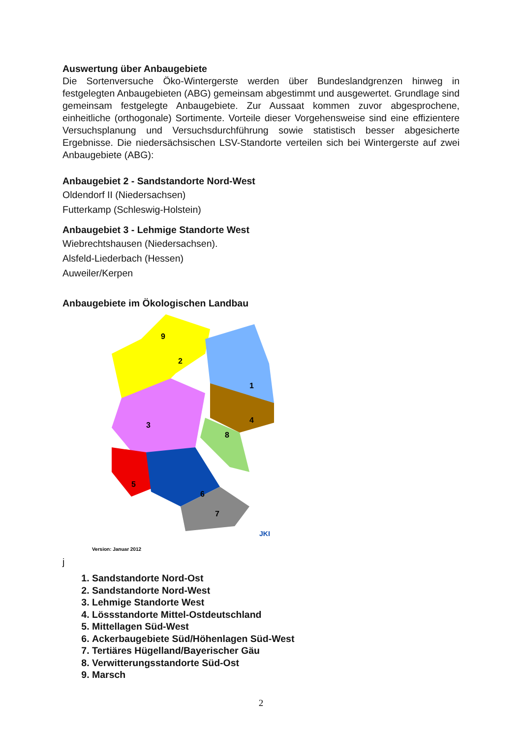Auswertung über Anbaugebiete
Die Sortenversuche Öko-Wintergerste werden über Bundeslandgrenzen hinweg in festgelegten Anbaugebieten (ABG) gemeinsam abgestimmt und ausgewertet. Grundlage sind gemeinsam festgelegte Anbaugebiete. Zur Aussaat kommen zuvor abgesprochene, einheitliche (orthogonale) Sortimente. Vorteile dieser Vorgehensweise sind eine effizientere Versuchsplanung und Versuchsdurchführung sowie statistisch besser abgesicherte Ergebnisse. Die niedersächsischen LSV-Standorte verteilen sich bei Wintergerste auf zwei Anbaugebiete (ABG):
Anbaugebiet 2 - Sandstandorte Nord-West
Oldendorf II (Niedersachsen)
Futterkamp (Schleswig-Holstein)
Anbaugebiet 3 - Lehmige Standorte West
Wiebrechtshausen (Niedersachsen).
Alsfeld-Liederbach (Hessen)
Auweiler/Kerpen
Anbaugebiete im Ökologischen Landbau
2
1
3
4
5
6
7
8
9
JKI
Version: Januar 2012
j
1. Sandstandorte Nord-Ost
2. Sandstandorte Nord-West
3. Lehmige Standorte West
4. Lössstandorte Mittel-Ostdeutschland
5. Mittellagen Süd-West
6. Ackerbaugebiete Süd/Höhenlagen Süd-West
7. Tertiäres Hügelland/Bayerischer Gäu
8. Verwitterungsstandorte Süd-Ost
9. Marsch
2